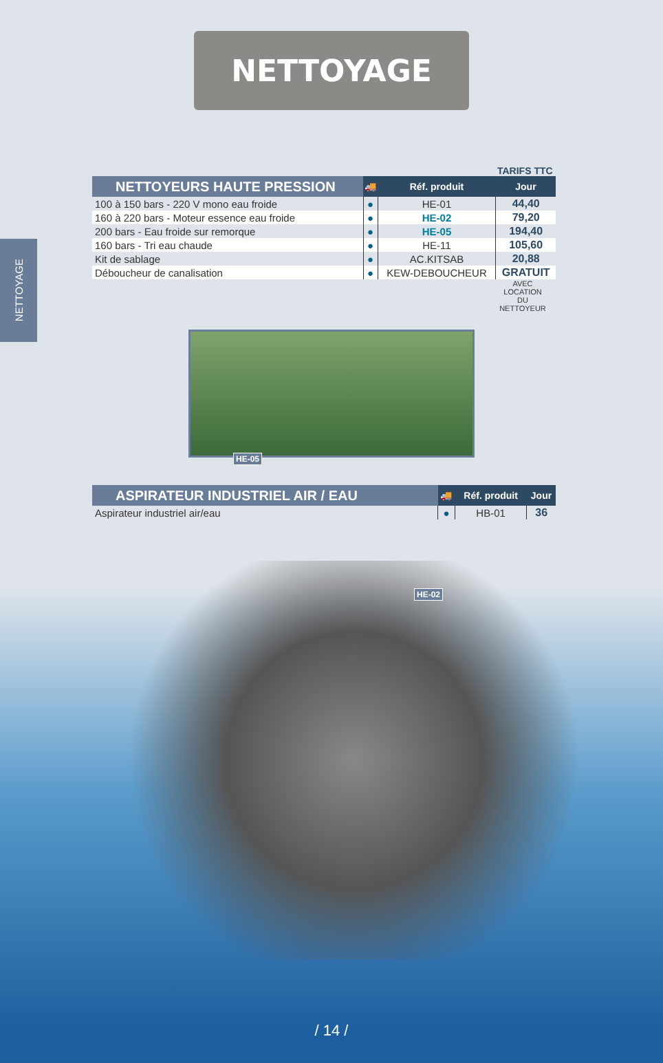NETTOYAGE
NETTOYAGE
TARIFS TTC
| NETTOYEURS HAUTE PRESSION | 🚚 | Réf. produit | Jour |
| --- | --- | --- | --- |
| 100 à 150 bars - 220 V mono eau froide | ● | HE-01 | 44,40 |
| 160 à 220 bars - Moteur essence eau froide | ● | HE-02 | 79,20 |
| 200 bars - Eau froide sur remorque | ● | HE-05 | 194,40 |
| 160 bars - Tri eau chaude | ● | HE-11 | 105,60 |
| Kit de sablage | ● | AC.KITSAB | 20,88 |
| Déboucheur de canalisation | ● | KEW-DEBOUCHEUR | GRATUIT |
AVEC LOCATION DU NETTOYEUR
HE-05
| ASPIRATEUR INDUSTRIEL AIR / EAU | 🚚 | Réf. produit | Jour |
| --- | --- | --- | --- |
| Aspirateur industriel air/eau | ● | HB-01 | 36 |
HE-02
/ 14 /